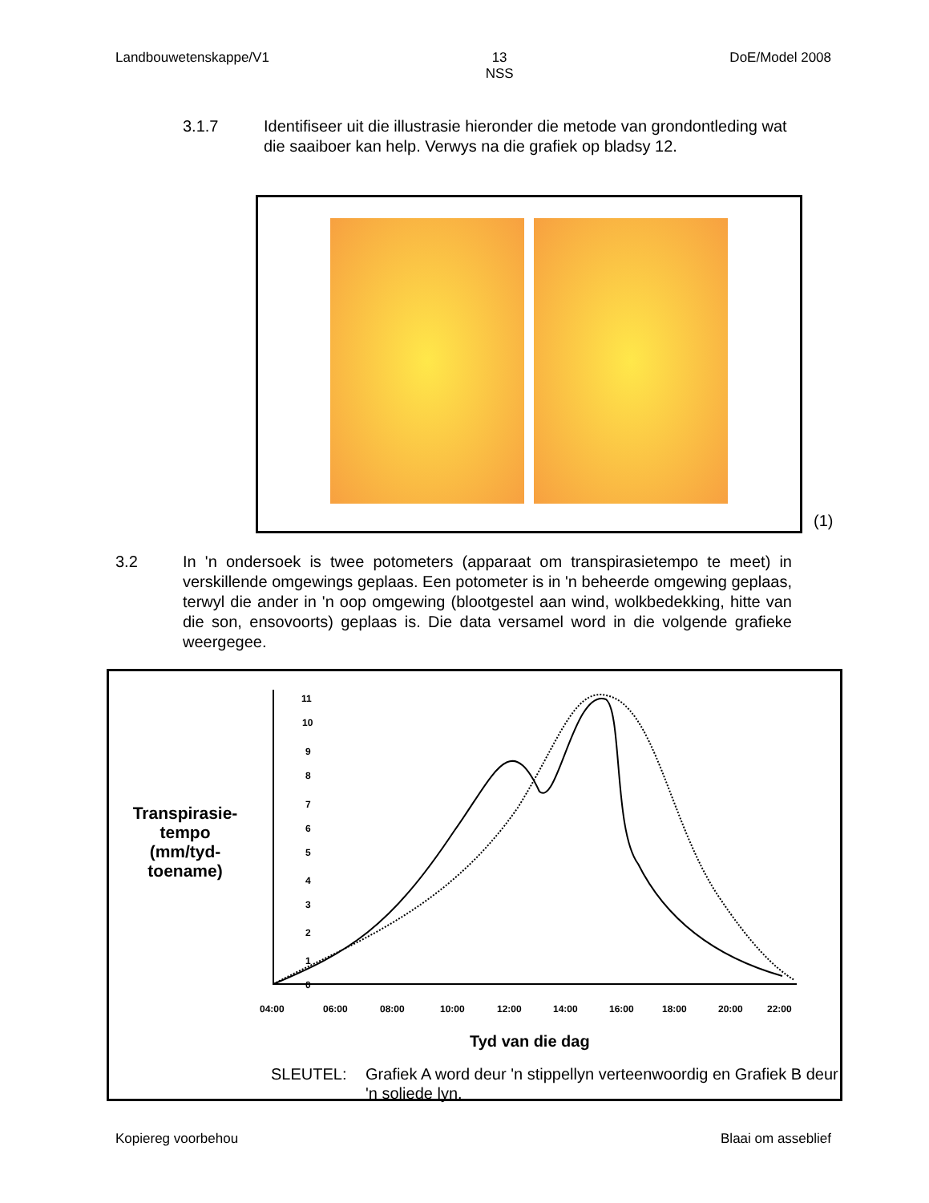Landbouwetenskappe/V1 13
NSS
DoE/Model 2008
3.1.7
Identifiseer uit die illustrasie hieronder die metode van grondontleding wat die saaiboer kan help. Verwys na die grafiek op bladsy 12.
(1)
3.2
In 'n ondersoek is twee potometers (apparaat om transpirasietempo te meet) in verskillende omgewings geplaas. Een potometer is in 'n beheerde omgewing geplaas, terwyl die ander in 'n oop omgewing (blootgestel aan wind, wolkbedekking, hitte van die son, ensovoorts) geplaas is. Die data versamel word in die volgende grafieke weergegee.
Transpirasie-tempo (mm/tyd-toename)
11
10
9
8
7
6
5
4
3
2
1
0
04:00
06:00
08:00
10:00
12:00
14:00
16:00
18:00
20:00
22:00
Tyd van die dag
SLEUTEL: Grafiek A word deur 'n stippellyn verteenwoordig en Grafiek B deur 'n soliede lyn.
Kopiereg voorbehou Blaai om asseblief